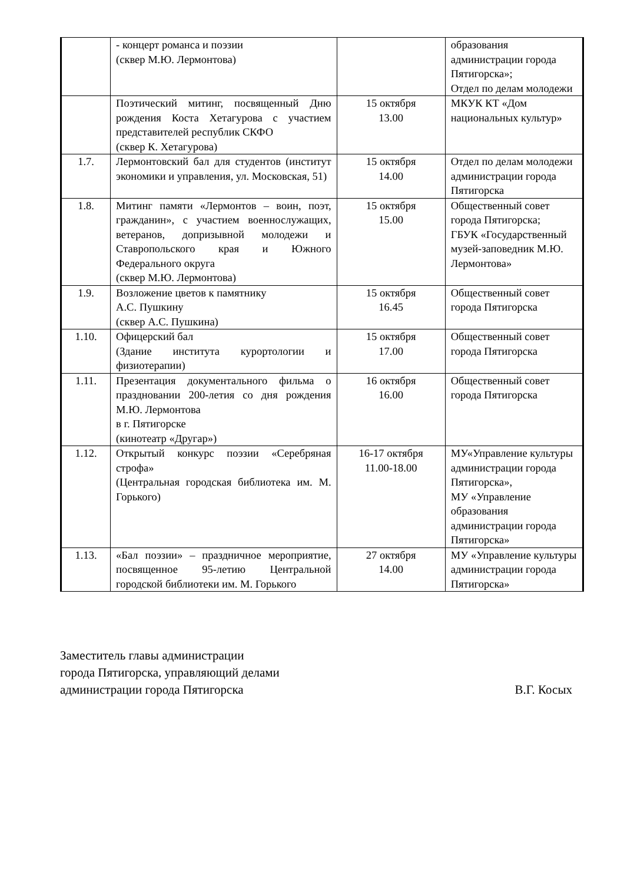| | - концерт романса и поэзии (сквер М.Ю. Лермонтова) | | образования администрации города Пятигорска»; Отдел по делам молодежи |
| | Поэтический митинг, посвященный Дню рождения Коста Хетагурова с участием представителей республик СКФО (сквер К. Хетагурова) | 15 октября 13.00 | МКУК КТ «Дом национальных культур» |
| 1.7. | Лермонтовский бал для студентов (институт экономики и управления, ул. Московская, 51) | 15 октября 14.00 | Отдел по делам молодежи администрации города Пятигорска |
| 1.8. | Митинг памяти «Лермонтов – воин, поэт, гражданин», с участием военнослужащих, ветеранов, допризывной молодежи и Ставропольского края и Южного Федерального округа (сквер М.Ю. Лермонтова) | 15 октября 15.00 | Общественный совет города Пятигорска; ГБУК «Государственный музей-заповедник М.Ю. Лермонтова» |
| 1.9. | Возложение цветов к памятнику А.С. Пушкину (сквер А.С. Пушкина) | 15 октября 16.45 | Общественный совет города Пятигорска |
| 1.10. | Офицерский бал (Здание института курортологии и физиотерапии) | 15 октября 17.00 | Общественный совет города Пятигорска |
| 1.11. | Презентация документального фильма о праздновании 200-летия со дня рождения М.Ю. Лермонтова в г. Пятигорске (кинотеатр «Другар») | 16 октября 16.00 | Общественный совет города Пятигорска |
| 1.12. | Открытый конкурс поэзии «Серебряная строфа» (Центральная городская библиотека им. М. Горького) | 16-17 октября 11.00-18.00 | МУ«Управление культуры администрации города Пятигорска», МУ «Управление образования администрации города Пятигорска» |
| 1.13. | «Бал поэзии» – праздничное мероприятие, посвященное 95-летию Центральной городской библиотеки им. М. Горького | 27 октября 14.00 | МУ «Управление культуры администрации города Пятигорска» |
Заместитель главы администрации
города Пятигорска, управляющий делами
администрации города Пятигорска В.Г. Косых